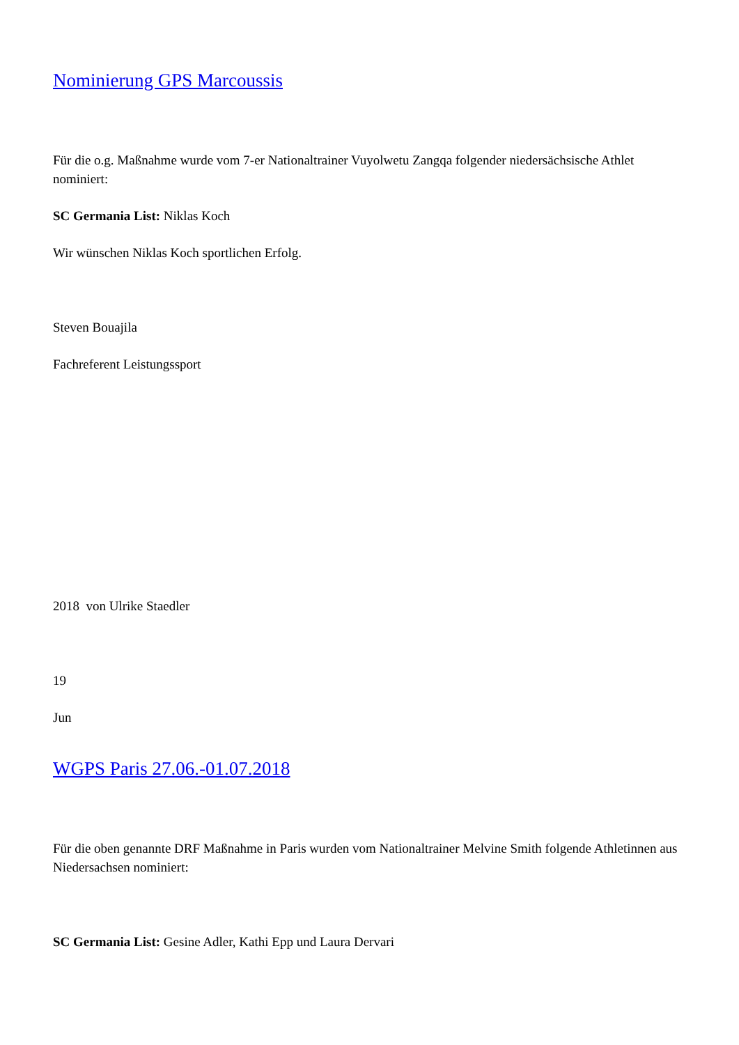Nominierung GPS Marcoussis
Für die o.g. Maßnahme wurde vom 7-er Nationaltrainer Vuyolwetu Zangqa folgender niedersächsische Athlet nominiert:
SC Germania List: Niklas Koch
Wir wünschen Niklas Koch sportlichen Erfolg.
Steven Bouajila
Fachreferent Leistungssport
2018 von Ulrike Staedler
19
Jun
WGPS Paris 27.06.-01.07.2018
Für die oben genannte DRF Maßnahme in Paris wurden vom Nationaltrainer Melvine Smith folgende Athletinnen aus Niedersachsen nominiert:
SC Germania List: Gesine Adler, Kathi Epp und Laura Dervari